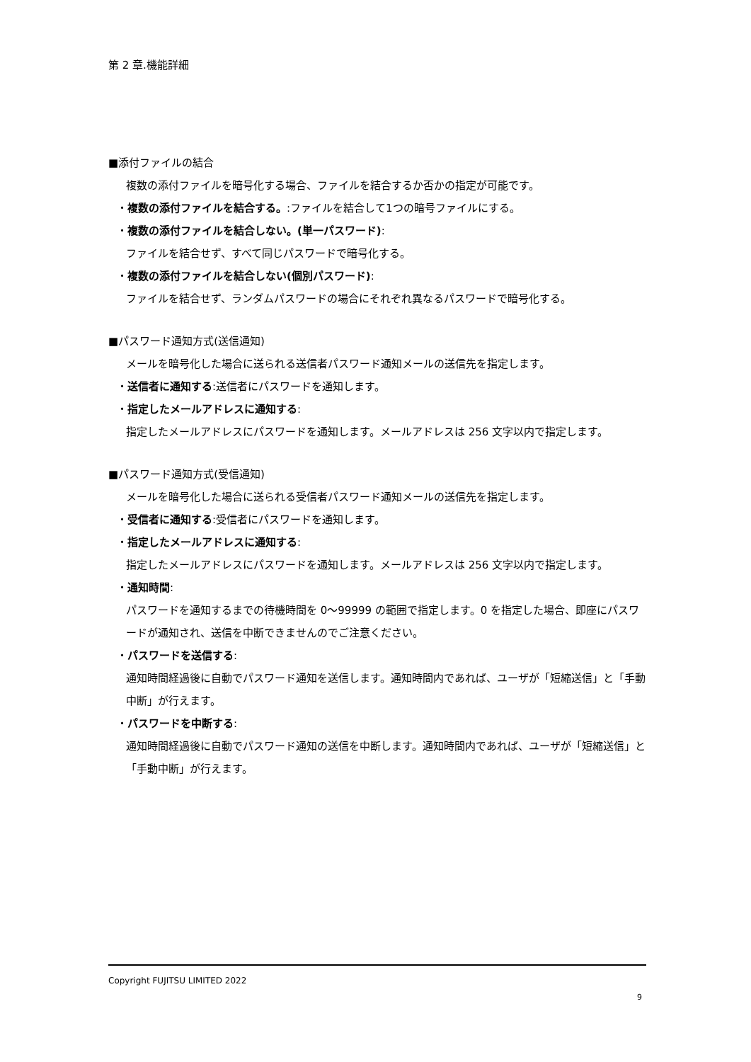第 2 章.機能詳細
■添付ファイルの結合
複数の添付ファイルを暗号化する場合、ファイルを結合するか否かの指定が可能です。
・複数の添付ファイルを結合する。:ファイルを結合して1つの暗号ファイルにする。
・複数の添付ファイルを結合しない。(単一パスワード):
ファイルを結合せず、すべて同じパスワードで暗号化する。
・複数の添付ファイルを結合しない(個別パスワード):
ファイルを結合せず、ランダムパスワードの場合にそれぞれ異なるパスワードで暗号化する。
■パスワード通知方式(送信通知)
メールを暗号化した場合に送られる送信者パスワード通知メールの送信先を指定します。
・送信者に通知する:送信者にパスワードを通知します。
・指定したメールアドレスに通知する:
指定したメールアドレスにパスワードを通知します。メールアドレスは 256 文字以内で指定します。
■パスワード通知方式(受信通知)
メールを暗号化した場合に送られる受信者パスワード通知メールの送信先を指定します。
・受信者に通知する:受信者にパスワードを通知します。
・指定したメールアドレスに通知する:
指定したメールアドレスにパスワードを通知します。メールアドレスは 256 文字以内で指定します。
・通知時間:
パスワードを通知するまでの待機時間を 0～99999 の範囲で指定します。0 を指定した場合、即座にパスワードが通知され、送信を中断できませんのでご注意ください。
・パスワードを送信する:
通知時間経過後に自動でパスワード通知を送信します。通知時間内であれば、ユーザが「短縮送信」と「手動中断」が行えます。
・パスワードを中断する:
通知時間経過後に自動でパスワード通知の送信を中断します。通知時間内であれば、ユーザが「短縮送信」と「手動中断」が行えます。
Copyright FUJITSU LIMITED 2022
9